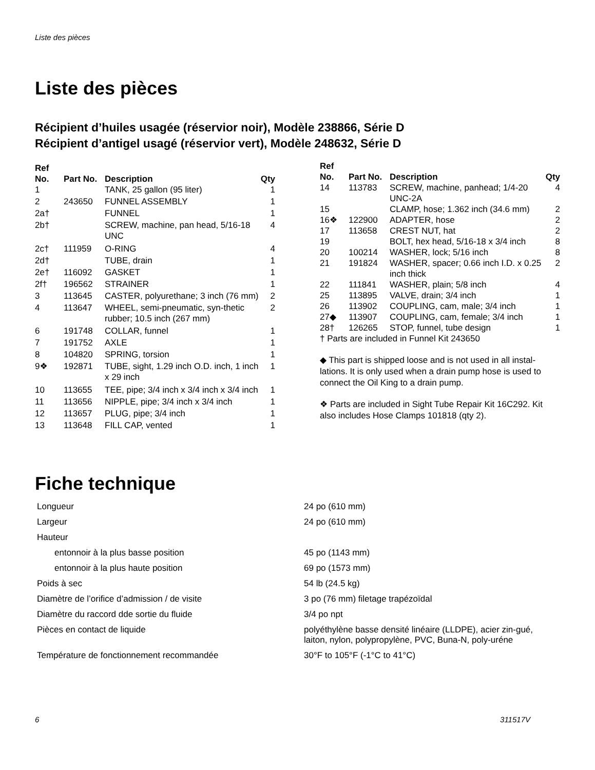Liste des pièces
Liste des pièces
Récipient d’huiles usagée (réservior noir), Modèle 238866, Série D
Récipient d’antigel usagé (réservior vert), Modèle 248632, Série D
| Ref No. | Part No. | Description | Qty |
| --- | --- | --- | --- |
| 1 | | TANK, 25 gallon (95 liter) | 1 |
| 2 | 243650 | FUNNEL ASSEMBLY | 1 |
| 2a† | | FUNNEL | 1 |
| 2b† | | SCREW, machine, pan head, 5/16-18 UNC | 4 |
| 2c† | 111959 | O-RING | 4 |
| 2d† | | TUBE, drain | 1 |
| 2e† | 116092 | GASKET | 1 |
| 2f† | 196562 | STRAINER | 1 |
| 3 | 113645 | CASTER, polyurethane; 3 inch (76 mm) | 2 |
| 4 | 113647 | WHEEL, semi-pneumatic, syn-thetic rubber; 10.5 inch (267 mm) | 2 |
| 6 | 191748 | COLLAR, funnel | 1 |
| 7 | 191752 | AXLE | 1 |
| 8 | 104820 | SPRING, torsion | 1 |
| 9❖ | 192871 | TUBE, sight, 1.29 inch O.D. inch, 1 inch x 29 inch | 1 |
| 10 | 113655 | TEE, pipe; 3/4 inch x 3/4 inch x 3/4 inch | 1 |
| 11 | 113656 | NIPPLE, pipe; 3/4 inch x 3/4 inch | 1 |
| 12 | 113657 | PLUG, pipe; 3/4 inch | 1 |
| 13 | 113648 | FILL CAP, vented | 1 |
| Ref No. | Part No. | Description | Qty |
| --- | --- | --- | --- |
| 14 | 113783 | SCREW, machine, panhead; 1/4-20 UNC-2A | 4 |
| 15 | | CLAMP, hose; 1.362 inch (34.6 mm) | 2 |
| 16❖ | 122900 | ADAPTER, hose | 2 |
| 17 | 113658 | CREST NUT, hat | 2 |
| 19 | | BOLT, hex head, 5/16-18 x 3/4 inch | 8 |
| 20 | 100214 | WASHER, lock; 5/16 inch | 8 |
| 21 | 191824 | WASHER, spacer; 0.66 inch I.D. x 0.25 inch thick | 2 |
| 22 | 111841 | WASHER, plain; 5/8 inch | 4 |
| 25 | 113895 | VALVE, drain; 3/4 inch | 1 |
| 26 | 113902 | COUPLING, cam, male; 3/4 inch | 1 |
| 27◆ | 113907 | COUPLING, cam, female; 3/4 inch | 1 |
| 28† | 126265 | STOP, funnel, tube design | 1 |
† Parts are included in Funnel Kit 243650
◆ This part is shipped loose and is not used in all instal-lations. It is only used when a drain pump hose is used to connect the Oil King to a drain pump.
❖ Parts are included in Sight Tube Repair Kit 16C292. Kit also includes Hose Clamps 101818 (qty 2).
Fiche technique
| Longueur | 24 po (610 mm) |
| Largeur | 24 po (610 mm) |
| Hauteur | |
| entonnoir à la plus basse position | 45 po (1143 mm) |
| entonnoir à la plus haute position | 69 po (1573 mm) |
| Poids à sec | 54 lb (24.5 kg) |
| Diamètre de l’orifice d’admission / de visite | 3 po (76 mm) filetage trapézoïdal |
| Diamètre du raccord dde sortie du fluide | 3/4 po npt |
| Pièces en contact de liquide | polyéthylène basse densité linéaire (LLDPE), acier zin-gué, laiton, nylon, polypropylène, PVC, Buna-N, poly-uréne |
| Température de fonctionnement recommandée | 30°F to 105°F (-1°C to 41°C) |
6 311517V